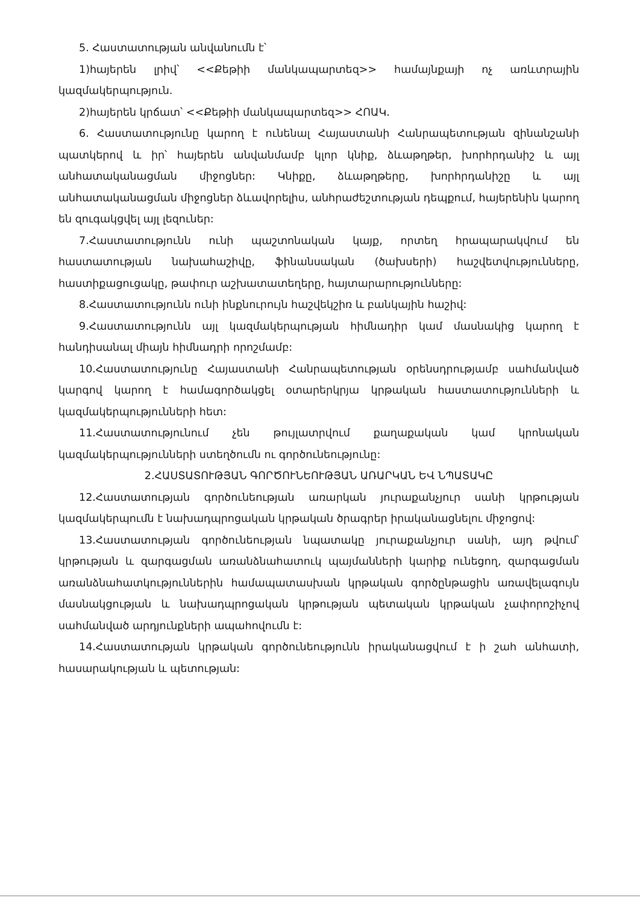5. Հաստատության անվանումն է՝
1)հայերեն լրիվ՝ <<Քեթիի մանկապարտեզ>> համայնքայի ոչ առևտրային կազմակերպություն.
2)հայերեն կրճատ՝ <<Քեթիի մանկապարտեզ>> ՀՈԱԿ.
6. Հաստատությունը կարող է ունենալ Հայաստանի Հանրապետության զինանշանի պատկերով և իր՝ հայերեն անվանմամբ կլոր կնիք, ձևաթղթեր, խորհրդանիշ և այլ անհատականացման միջոցներ: Կնիքը, ձևաթղթերը, խորհրդանիշը և այլ անհատականացման միջոցներ ձևավորելիս, անհրաժեշտության դեպքում, հայերենին կարող են զուգակցվել այլ լեզուներ:
7.Հաստատությունն ունի պաշտոնական կայք, որտեղ հրապարակվում են հաստատության նախահաշիվը, ֆինանսական (ծախսերի) հաշվետվությունները, հաստիքացուցակը, թափուր աշխատատեղերը, հայտարարությունները:
8.Հաստատությունն ունի ինքնուրույն հաշվեկշիռ և բանկային հաշիվ:
9.Հաստատությունն այլ կազմակերպության հիմնադիր կամ մասնակից կարող է հանդիսանալ միայն հիմնադրի որոշմամբ:
10.Հաստատությունը Հայաստանի Հանրապետության օրենսդրությամբ սահմանված կարգով կարող է համագործակցել օտարերկրյա կրթական հաստատությունների և կազմակերպությունների հետ:
11.Հաստատությունում չեն թույլատրվում քաղաքական կամ կրոնական կազմակերպությունների ստեղծումն ու գործունեությունը:
2.ՀԱՍՏԱՏՈՒԹՅԱՆ ԳՈՐԾՈՒՆԵՈՒԹՅԱՆ ԱՌԱՐԿԱՆ ԵՎ ՆՊԱՏԱԿԸ
12.Հաստատության գործունեության առարկան յուրաքանչյուր սանի կրթության կազմակերպումն է նախադպրոցական կրթական ծրագրեր իրականացնելու միջոցով:
13.Հաստատության գործունեության նպատակը յուրաքանչյուր սանի, այդ թվում՝ կրթության և զարգացման առանձնահատուկ պայմանների կարիք ունեցող, զարգացման առանձնահատկություններին համապատասխան կրթական գործընթացին առավելագույն մասնակցության և նախադպրոցական կրթության պետական կրթական չափորոշիչով սահմանված արդյունքների ապահովումն է:
14.Հաստատության կրթական գործունեությունն իրականացվում է ի շահ անհատի, հասարակության և պետության: